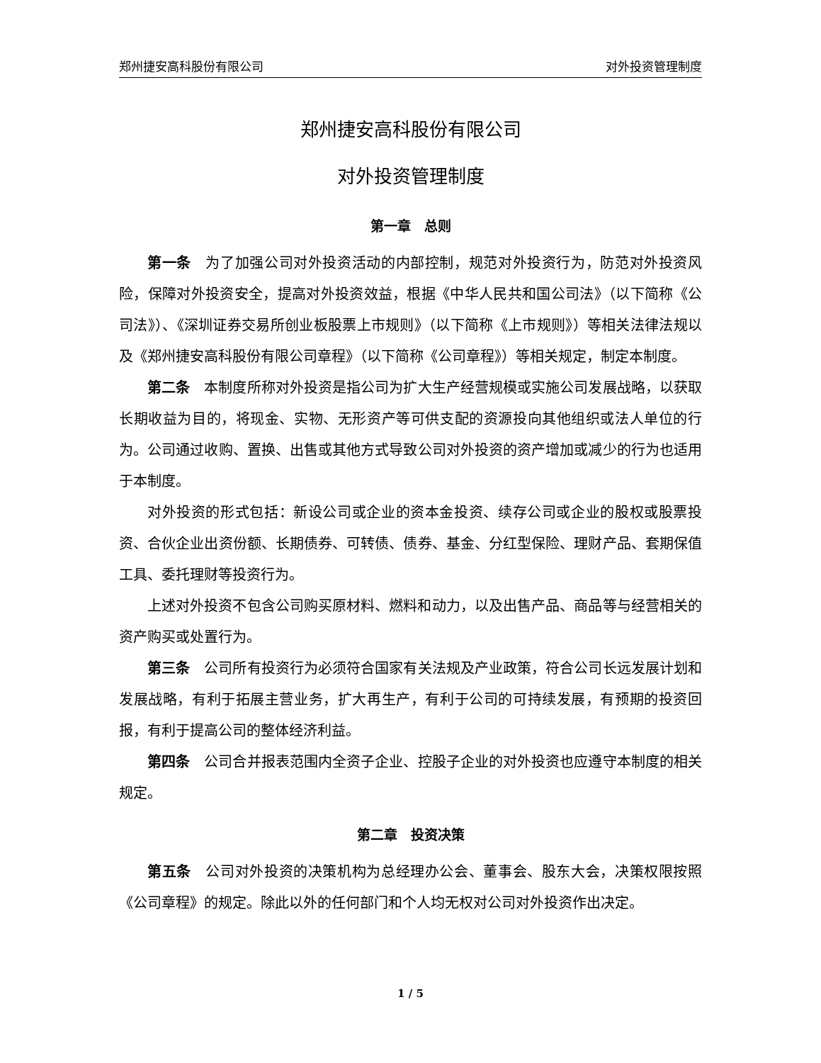郑州捷安高科股份有限公司 对外投资管理制度
郑州捷安高科股份有限公司
对外投资管理制度
第一章　总则
第一条　为了加强公司对外投资活动的内部控制，规范对外投资行为，防范对外投资风险，保障对外投资安全，提高对外投资效益，根据《中华人民共和国公司法》（以下简称《公司法》）、《深圳证券交易所创业板股票上市规则》（以下简称《上市规则》）等相关法律法规以及《郑州捷安高科股份有限公司章程》（以下简称《公司章程》）等相关规定，制定本制度。
第二条　本制度所称对外投资是指公司为扩大生产经营规模或实施公司发展战略，以获取长期收益为目的，将现金、实物、无形资产等可供支配的资源投向其他组织或法人单位的行为。公司通过收购、置换、出售或其他方式导致公司对外投资的资产增加或减少的行为也适用于本制度。
对外投资的形式包括：新设公司或企业的资本金投资、续存公司或企业的股权或股票投资、合伙企业出资份额、长期债券、可转债、债券、基金、分红型保险、理财产品、套期保值工具、委托理财等投资行为。
上述对外投资不包含公司购买原材料、燃料和动力，以及出售产品、商品等与经营相关的资产购买或处置行为。
第三条　公司所有投资行为必须符合国家有关法规及产业政策，符合公司长远发展计划和发展战略，有利于拓展主营业务，扩大再生产，有利于公司的可持续发展，有预期的投资回报，有利于提高公司的整体经济利益。
第四条　公司合并报表范围内全资子企业、控股子企业的对外投资也应遵守本制度的相关规定。
第二章　投资决策
第五条　公司对外投资的决策机构为总经理办公会、董事会、股东大会，决策权限按照《公司章程》的规定。除此以外的任何部门和个人均无权对公司对外投资作出决定。
1 / 5